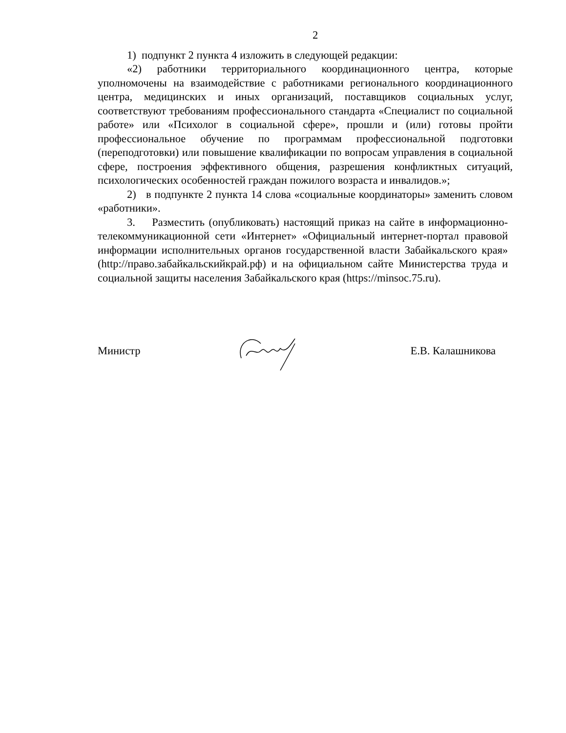2
1) подпункт 2 пункта 4 изложить в следующей редакции:
«2) работники территориального координационного центра, которые уполномочены на взаимодействие с работниками регионального координационного центра, медицинских и иных организаций, поставщиков социальных услуг, соответствуют требованиям профессионального стандарта «Специалист по социальной работе» или «Психолог в социальной сфере», прошли и (или) готовы пройти профессиональное обучение по программам профессиональной подготовки (переподготовки) или повышение квалификации по вопросам управления в социальной сфере, построения эффективного общения, разрешения конфликтных ситуаций, психологических особенностей граждан пожилого возраста и инвалидов.»;
2) в подпункте 2 пункта 14 слова «социальные координаторы» заменить словом «работники».
3. Разместить (опубликовать) настоящий приказ на сайте в информационно-телекоммуникационной сети «Интернет» «Официальный интернет-портал правовой информации исполнительных органов государственной власти Забайкальского края» (http://право.забайкальскийкрай.рф) и на официальном сайте Министерства труда и социальной защиты населения Забайкальского края (https://minsoc.75.ru).
Министр Е.В. Калашникова